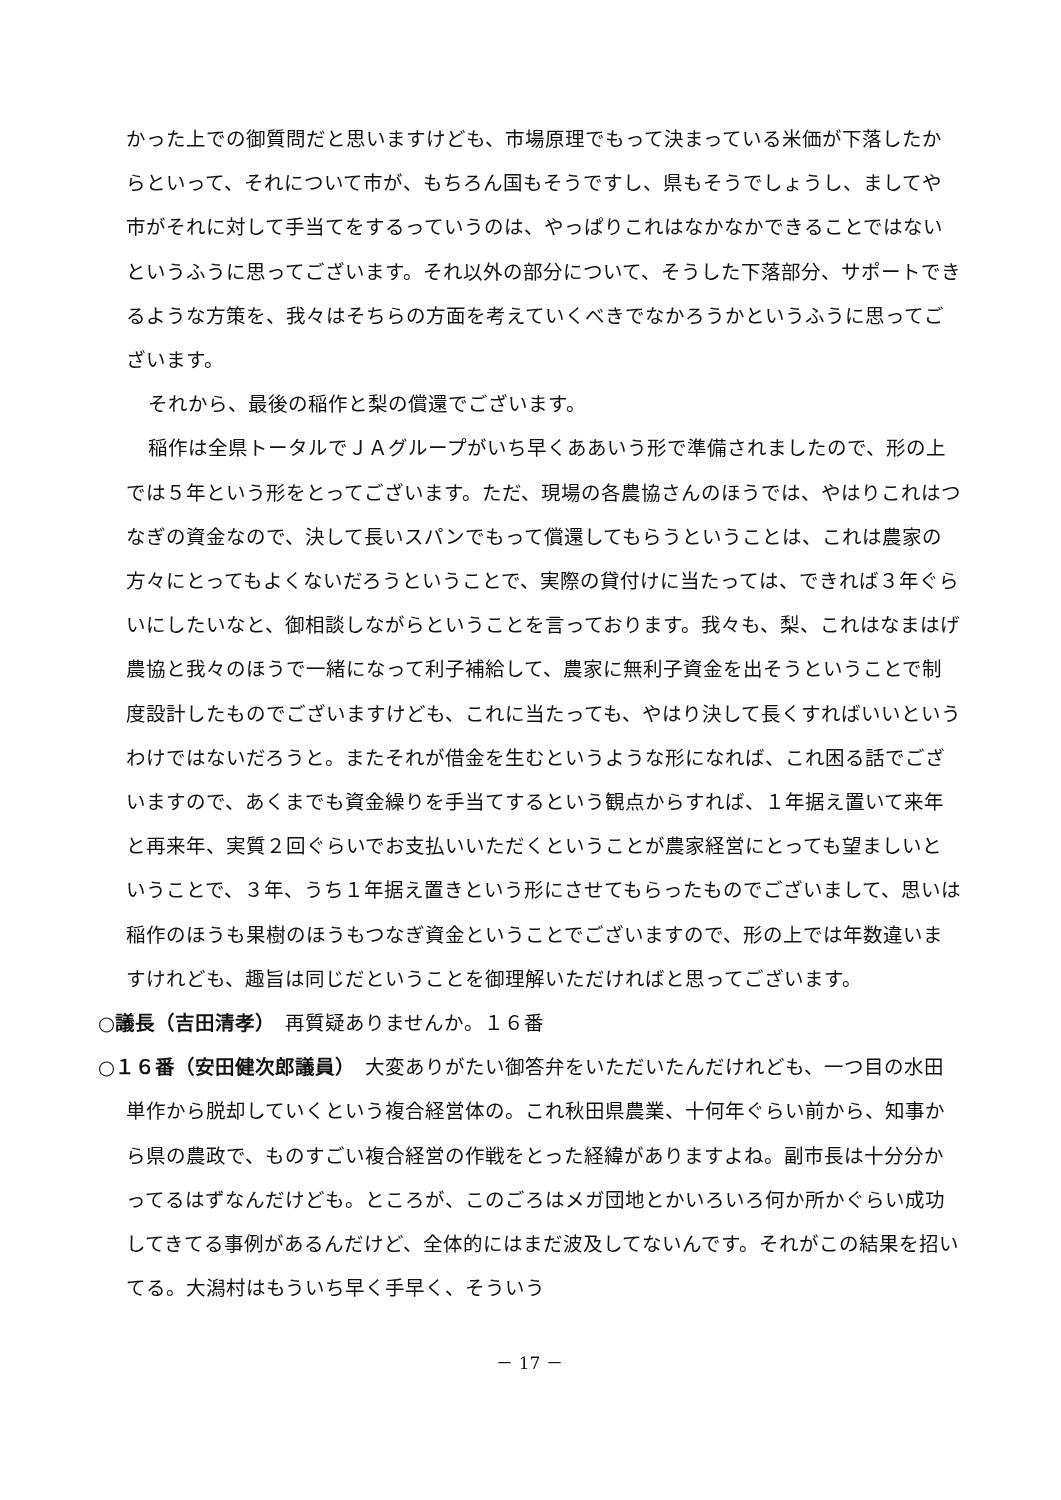かった上での御質問だと思いますけども、市場原理でもって決まっている米価が下落したからといって、それについて市が、もちろん国もそうですし、県もそうでしょうし、ましてや市がそれに対して手当てをするっていうのは、やっぱりこれはなかなかできることではないというふうに思ってございます。それ以外の部分について、そうした下落部分、サポートできるような方策を、我々はそちらの方面を考えていくべきでなかろうかというふうに思ってございます。
それから、最後の稲作と梨の償還でございます。
稲作は全県トータルでＪＡグループがいち早くああいう形で準備されましたので、形の上では５年という形をとってございます。ただ、現場の各農協さんのほうでは、やはりこれはつなぎの資金なので、決して長いスパンでもって償還してもらうということは、これは農家の方々にとってもよくないだろうということで、実際の貸付けに当たっては、できれば３年ぐらいにしたいなと、御相談しながらということを言っております。我々も、梨、これはなまはげ農協と我々のほうで一緒になって利子補給して、農家に無利子資金を出そうということで制度設計したものでございますけども、これに当たっても、やはり決して長くすればいいというわけではないだろうと。またそれが借金を生むというような形になれば、これ困る話でございますので、あくまでも資金繰りを手当てするという観点からすれば、１年据え置いて来年と再来年、実質２回ぐらいでお支払いいただくということが農家経営にとっても望ましいということで、３年、うち１年据え置きという形にさせてもらったものでございまして、思いは稲作のほうも果樹のほうもつなぎ資金ということでございますので、形の上では年数違いますけれども、趣旨は同じだということを御理解いただければと思ってございます。
○議長（吉田清孝）　再質疑ありませんか。１６番
○１６番（安田健次郎議員）　大変ありがたい御答弁をいただいたんだけれども、一つ目の水田単作から脱却していくという複合経営体の。これ秋田県農業、十何年ぐらい前から、知事から県の農政で、ものすごい複合経営の作戦をとった経緯がありますよね。副市長は十分分かってるはずなんだけども。ところが、このごろはメガ団地とかいろいろ何か所かぐらい成功してきてる事例があるんだけど、全体的にはまだ波及してないんです。それがこの結果を招いてる。大潟村はもういち早く手早く、そういう
－ 17 －